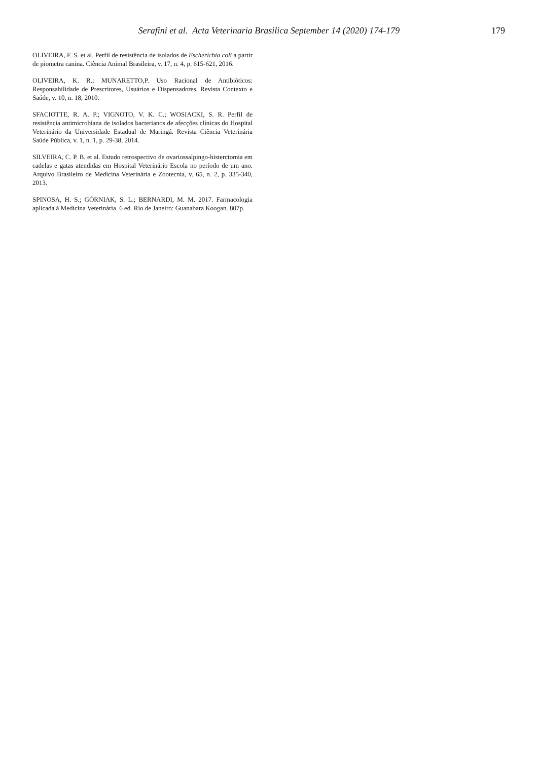Serafini et al. Acta Veterinaria Brasilica September 14 (2020) 174-179
179
OLIVEIRA, F. S. et al. Perfil de resistência de isolados de Escherichia coli a partir de piometra canina. Ciência Animal Brasileira, v. 17, n. 4, p. 615-621, 2016.
OLIVEIRA, K. R.; MUNARETTO,P. Uso Racional de Antibióticos: Responsabilidade de Prescritores, Usuários e Dispensadores. Revista Contexto e Saúde, v. 10, n. 18, 2010.
SFACIOTTE, R. A. P.; VIGNOTO, V. K. C.; WOSIACKI, S. R. Perfil de resistência antimicrobiana de isolados bacterianos de afecções clínicas do Hospital Veterinário da Universidade Estadual de Maringá. Revista Ciência Veterinária Saúde Pública, v. 1, n. 1, p. 29-38, 2014.
SILVEIRA, C. P. B. et al. Estudo retrospectivo de ovariossalpingo-histerctomia em cadelas e gatas atendidas em Hospital Veterinário Escola no período de um ano. Arquivo Brasileiro de Medicina Veterinária e Zootecnia, v. 65, n. 2, p. 335-340, 2013.
SPINOSA, H. S.; GÓRNIAK, S. L.; BERNARDI, M. M. 2017. Farmacologia aplicada à Medicina Veterinária. 6 ed. Rio de Janeiro: Guanabara Koogan. 807p.